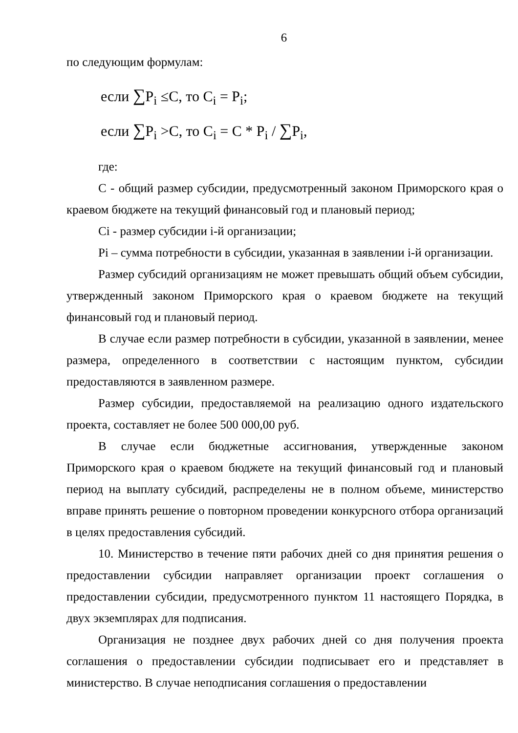6
по следующим формулам:
если ∑P<sub>i</sub> ≤C, то C<sub>i</sub> = P<sub>i</sub>;
если ∑P<sub>i</sub> >C, то C<sub>i</sub> = C * P<sub>i</sub> / ∑P<sub>i</sub>,
где:
С - общий размер субсидии, предусмотренный законом Приморского края о краевом бюджете на текущий финансовый год и плановый период;
Ci - размер субсидии i-й организации;
Pi – сумма потребности в субсидии, указанная в заявлении i-й организации.
Размер субсидий организациям не может превышать общий объем субсидии, утвержденный законом Приморского края о краевом бюджете на текущий финансовый год и плановый период.
В случае если размер потребности в субсидии, указанной в заявлении, менее размера, определенного в соответствии с настоящим пунктом, субсидии предоставляются в заявленном размере.
Размер субсидии, предоставляемой на реализацию одного издательского проекта, составляет не более 500 000,00 руб.
В случае если бюджетные ассигнования, утвержденные законом Приморского края о краевом бюджете на текущий финансовый год и плановый период на выплату субсидий, распределены не в полном объеме, министерство вправе принять решение о повторном проведении конкурсного отбора организаций в целях предоставления субсидий.
10. Министерство в течение пяти рабочих дней со дня принятия решения о предоставлении субсидии направляет организации проект соглашения о предоставлении субсидии, предусмотренного пунктом 11 настоящего Порядка, в двух экземплярах для подписания.
Организация не позднее двух рабочих дней со дня получения проекта соглашения о предоставлении субсидии подписывает его и представляет в министерство. В случае неподписания соглашения о предоставлении